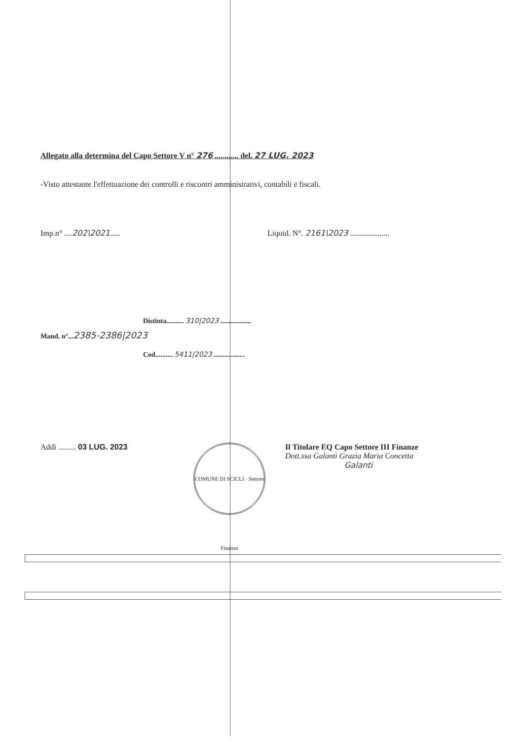Allegato alla determina del Capo Settore V n° 276 ............ del. 27 LUG. 2023
-Visto attestante l'effettuazione dei controlli e riscontri amministrativi, contabili e fiscali.
Imp.n° ....202\2021..... Liquid. N°. 2161\2023 ....................
Distinta.......... 310|2023 ..................
Mand. n°...2385-2386|2023
Cod.......... 5411|2023 ..................
Addì ......... 03 LUG. 2023
COMUNE DI SCICLI · Settore Finanze
Il Titolare EQ Capo Settore III Finanze
Dott.ssa Galanti Grazia Maria Concetta
Galanti